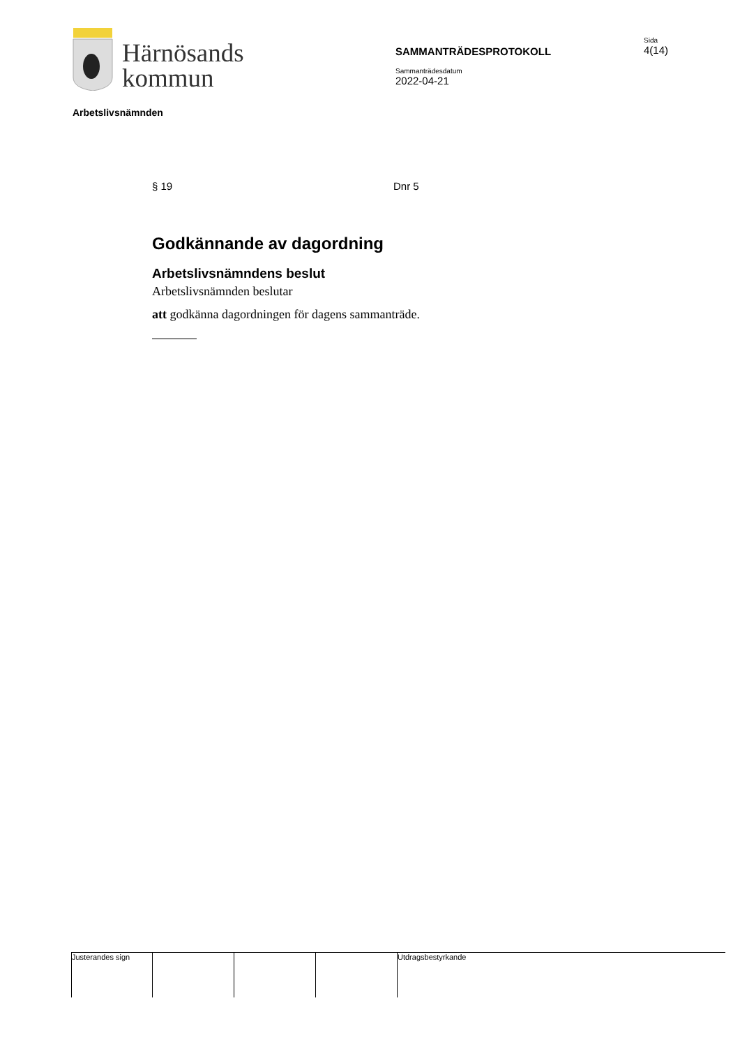Härnösands
kommun
SAMMANTRÄDESPROTOKOLL
Sammanträdesdatum
2022-04-21
Sida
4(14)
Arbetslivsnämnden
§ 19 Dnr 5
Godkännande av dagordning
Arbetslivsnämndens beslut
Arbetslivsnämnden beslutar
att godkänna dagordningen för dagens sammanträde.
Justerandes sign Utdragsbestyrkande